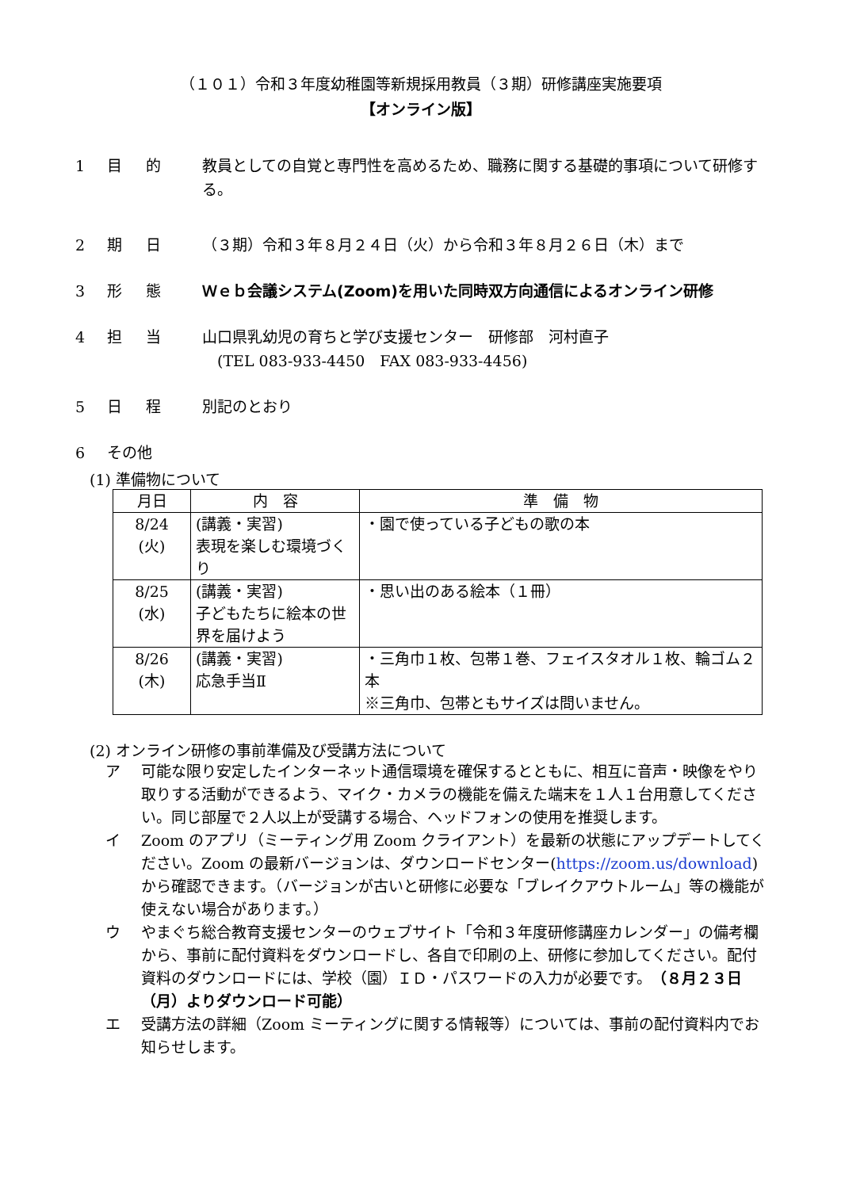（１０１）令和３年度幼稚園等新規採用教員（３期）研修講座実施要項
【オンライン版】
1 目的 教員としての自覚と専門性を高めるため、職務に関する基礎的事項について研修する。
2 期日 （３期）令和３年８月２４日（火）から令和３年８月２６日（木）まで
3 形態 Ｗｅｂ会議システム(Zoom)を用いた同時双方向通信によるオンライン研修
4 担当 山口県乳幼児の育ちと学び支援センター　研修部　河村直子
　(TEL 083-933-4450　FAX 083-933-4456)
5 日程 別記のとおり
6 その他
(1) 準備物について
| 月日 | 内 容 | 準 備 物 |
| --- | --- | --- |
| 8/24 (火) | (講義・実習) 表現を楽しむ環境づくり | ・園で使っている子どもの歌の本 |
| 8/25 (水) | (講義・実習) 子どもたちに絵本の世界を届けよう | ・思い出のある絵本（１冊） |
| 8/26 (木) | (講義・実習) 応急手当Ⅱ | ・三角巾１枚、包帯１巻、フェイスタオル１枚、輪ゴム２本 ※三角巾、包帯ともサイズは問いません。 |
(2) オンライン研修の事前準備及び受講方法について
ア 可能な限り安定したインターネット通信環境を確保するとともに、相互に音声・映像をやり取りする活動ができるよう、マイク・カメラの機能を備えた端末を１人１台用意してください。同じ部屋で２人以上が受講する場合、ヘッドフォンの使用を推奨します。
イ Zoom のアプリ（ミーティング用 Zoom クライアント）を最新の状態にアップデートしてください。Zoom の最新バージョンは、ダウンロードセンター(https://zoom.us/download)から確認できます。（バージョンが古いと研修に必要な「ブレイクアウトルーム」等の機能が使えない場合があります。）
ウ やまぐち総合教育支援センターのウェブサイト「令和３年度研修講座カレンダー」の備考欄から、事前に配付資料をダウンロードし、各自で印刷の上、研修に参加してください。配付資料のダウンロードには、学校（園）ＩＤ・パスワードの入力が必要です。（８月２３日（月）よりダウンロード可能）
エ 受講方法の詳細（Zoom ミーティングに関する情報等）については、事前の配付資料内でお知らせします。